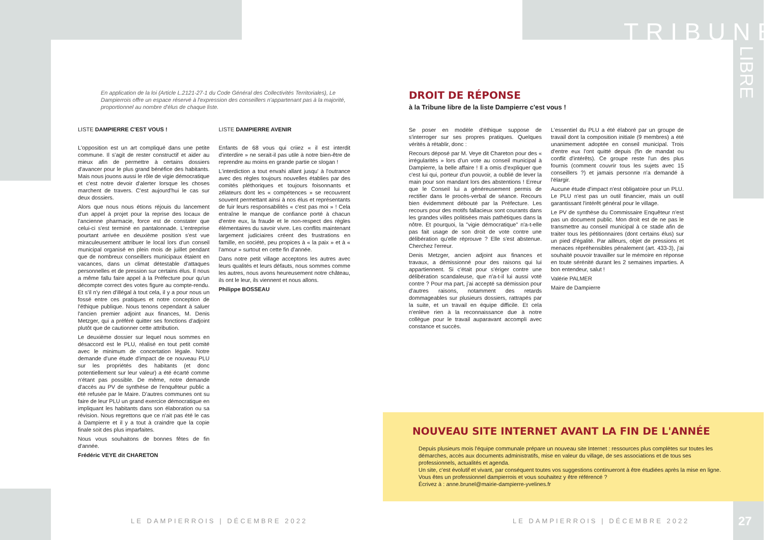TRIBUNE
LIBRE
En application de la loi (Article L.2121-27-1 du Code Général des Collectivités Territoriales), Le Dampierrois offre un espace réservé à l'expression des conseillers n'appartenant pas à la majorité, proportionnel au nombre d'élus de chaque liste.
LISTE DAMPIERRE C'EST VOUS !
L'opposition est un art compliqué dans une petite commune. Il s'agit de rester constructif et aider au mieux afin de permettre à certains dossiers d'avancer pour le plus grand bénéfice des habitants. Mais nous jouons aussi le rôle de vigie démocratique et c'est notre devoir d'alerter lorsque les choses marchent de travers. C'est aujourd'hui le cas sur deux dossiers.
Alors que nous nous étions réjouis du lancement d'un appel à projet pour la reprise des locaux de l'ancienne pharmacie, force est de constater que celui-ci s'est terminé en pantalonnade. L'entreprise pourtant arrivée en deuxième position s'est vue miraculeusement attribuer le local lors d'un conseil municipal organisé en plein mois de juillet pendant que de nombreux conseillers municipaux étaient en vacances, dans un climat détestable d'attaques personnelles et de pression sur certains élus. Il nous a même fallu faire appel à la Préfecture pour qu'un décompte correct des votes figure au compte-rendu. Et s'il n'y rien d'illégal à tout cela, il y a pour nous un fossé entre ces pratiques et notre conception de l'éthique publique. Nous tenons cependant à saluer l'ancien premier adjoint aux finances, M. Denis Metzger, qui a préféré quitter ses fonctions d'adjoint plutôt que de cautionner cette attribution.
Le deuxième dossier sur lequel nous sommes en désaccord est le PLU, réalisé en tout petit comité avec le minimum de concertation légale. Notre demande d'une étude d'impact de ce nouveau PLU sur les propriétés des habitants (et donc potentiellement sur leur valeur) a été écarté comme n'étant pas possible. De même, notre demande d'accès au PV de synthèse de l'enquêteur public a été refusée par le Maire. D'autres communes ont su faire de leur PLU un grand exercice démocratique en impliquant les habitants dans son élaboration ou sa révision. Nous regrettons que ce n'ait pas été le cas à Dampierre et il y a tout à craindre que la copie finale soit des plus imparfaites.
Nous vous souhaitons de bonnes fêtes de fin d'année.
Frédéric VEYE dit CHARETON
LISTE DAMPIERRE AVENIR
Enfants de 68 vous qui criiez « il est interdit d'interdire » ne serait-il pas utile à notre bien-être de reprendre au moins en grande partie ce slogan !
L'interdiction a tout envahi allant jusqu' à l'outrance avec des règles toujours nouvelles établies par des comités pléthoriques et toujours foisonnants et zélateurs dont les « compétences » se recouvrent souvent permettant ainsi à nos élus et représentants de fuir leurs responsabilités « c'est pas moi » ! Cela entraîne le manque de confiance porté à chacun d'entre eux, la fraude et le non-respect des règles élémentaires du savoir vivre. Les conflits maintenant largement judiciaires créent des frustrations en famille, en société, peu propices à « la paix » et à « l'amour » surtout en cette fin d'année.
Dans notre petit village acceptons les autres avec leurs qualités et leurs défauts, nous sommes comme les autres, nous avons heureusement notre château, ils ont le leur, ils viennent et nous allons.
Philippe BOSSEAU
DROIT DE RÉPONSE
à la Tribune libre de la liste Dampierre c'est vous !
Se poser en modèle d'éthique suppose de s'interroger sur ses propres pratiques. Quelques vérités à rétablir, donc :
Recours déposé par M. Veye dit Chareton pour des « irrégularités » lors d'un vote au conseil municipal à Dampierre, la belle affaire ! Il a omis d'expliquer que c'est lui qui, porteur d'un pouvoir, a oublié de lever la main pour son mandant lors des abstentions ! Erreur que le Conseil lui a généreusement permis de rectifier dans le procès-verbal de séance. Recours bien évidemment débouté par la Préfecture. Les recours pour des motifs fallacieux sont courants dans les grandes villes politisées mais pathétiques dans la nôtre. Et pourquoi, la "vigie démocratique" n'a-t-elle pas fait usage de son droit de vote contre une délibération qu'elle réprouve ? Elle s'est abstenue. Cherchez l'erreur.
Denis Metzger, ancien adjoint aux finances et travaux, a démissionné pour des raisons qui lui appartiennent. Si c'était pour s'ériger contre une délibération scandaleuse, que n'a-t-il lui aussi voté contre ? Pour ma part, j'ai accepté sa démission pour d'autres raisons, notamment des retards dommageables sur plusieurs dossiers, rattrapés par la suite, et un travail en équipe difficile. Et cela n'enlève rien à la reconnaissance due à notre collègue pour le travail auparavant accompli avec constance et succès.
L'essentiel du PLU a été élaboré par un groupe de travail dont la composition initiale (9 membres) a été unanimement adoptée en conseil municipal. Trois d'entre eux l'ont quitté depuis (fin de mandat ou conflit d'intérêts). Ce groupe reste l'un des plus fournis (comment couvrir tous les sujets avec 15 conseillers ?) et jamais personne n'a demandé à l'élargir.
Aucune étude d'impact n'est obligatoire pour un PLU. Le PLU n'est pas un outil financier, mais un outil garantissant l'intérêt général pour le village.
Le PV de synthèse du Commissaire Enquêteur n'est pas un document public. Mon droit est de ne pas le transmettre au conseil municipal à ce stade afin de traiter tous les pétitionnaires (dont certains élus) sur un pied d'égalité. Par ailleurs, objet de pressions et menaces répréhensibles pénalement (art. 433-3), j'ai souhaité pouvoir travailler sur le mémoire en réponse en toute sérénité durant les 2 semaines imparties. A bon entendeur, salut !
Valérie PALMER
Maire de Dampierre
NOUVEAU SITE INTERNET AVANT LA FIN DE L'ANNÉE
Depuis plusieurs mois l'équipe communale prépare un nouveau site Internet : ressources plus complètes sur toutes les démarches, accès aux documents administratifs, mise en valeur du village, de ses associations et de tous ses professionnels, actualités et agenda.
Un site, c'est évolutif et vivant, par conséquent toutes vos suggestions continueront à être étudiées après la mise en ligne.
Vous êtes un professionnel dampierrois et vous souhaitez y être référencé ?
Écrivez à : anne.brunel@mairie-dampierre-yvelines.fr
LE DAMPIERROIS | DÉCEMBRE 2022 LE DAMPIERROIS | DÉCEMBRE 2022 27